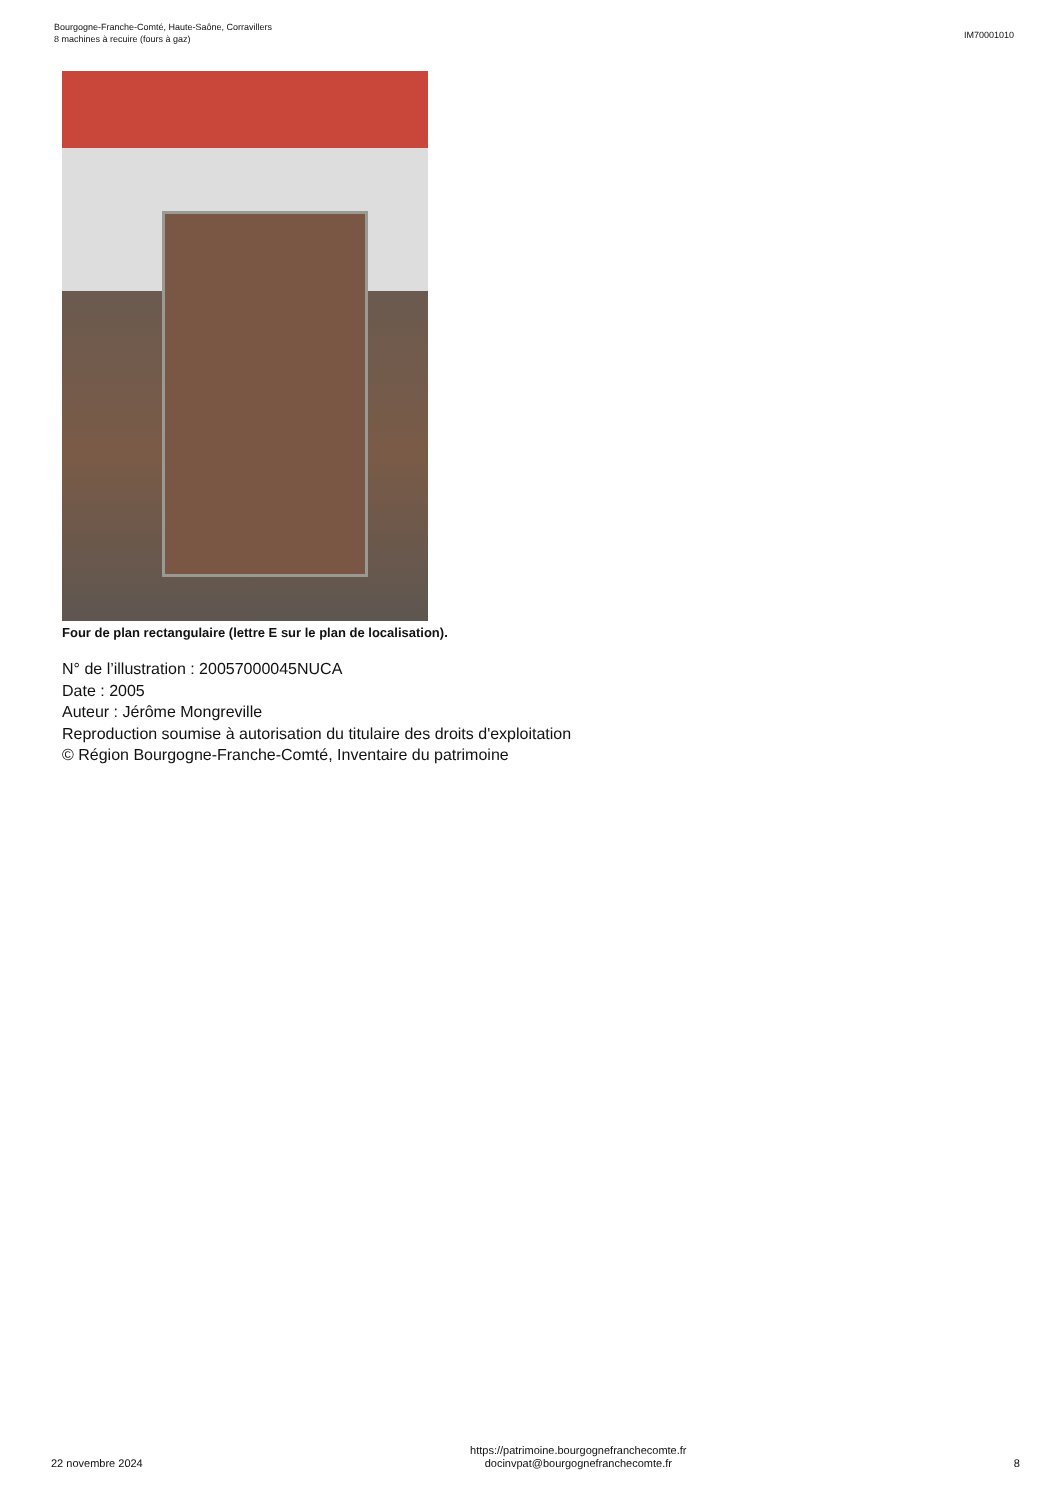Bourgogne-Franche-Comté, Haute-Saône, Corravillers
8 machines à recuire (fours à gaz)
IM70001010
Four de plan rectangulaire (lettre E sur le plan de localisation).
N° de l’illustration : 20057000045NUCA
Date : 2005
Auteur : Jérôme Mongreville
Reproduction soumise à autorisation du titulaire des droits d'exploitation
© Région Bourgogne-Franche-Comté, Inventaire du patrimoine
22 novembre 2024
https://patrimoine.bourgognefranchecomte.fr
docinvpat@bourgognefranchecomte.fr
8